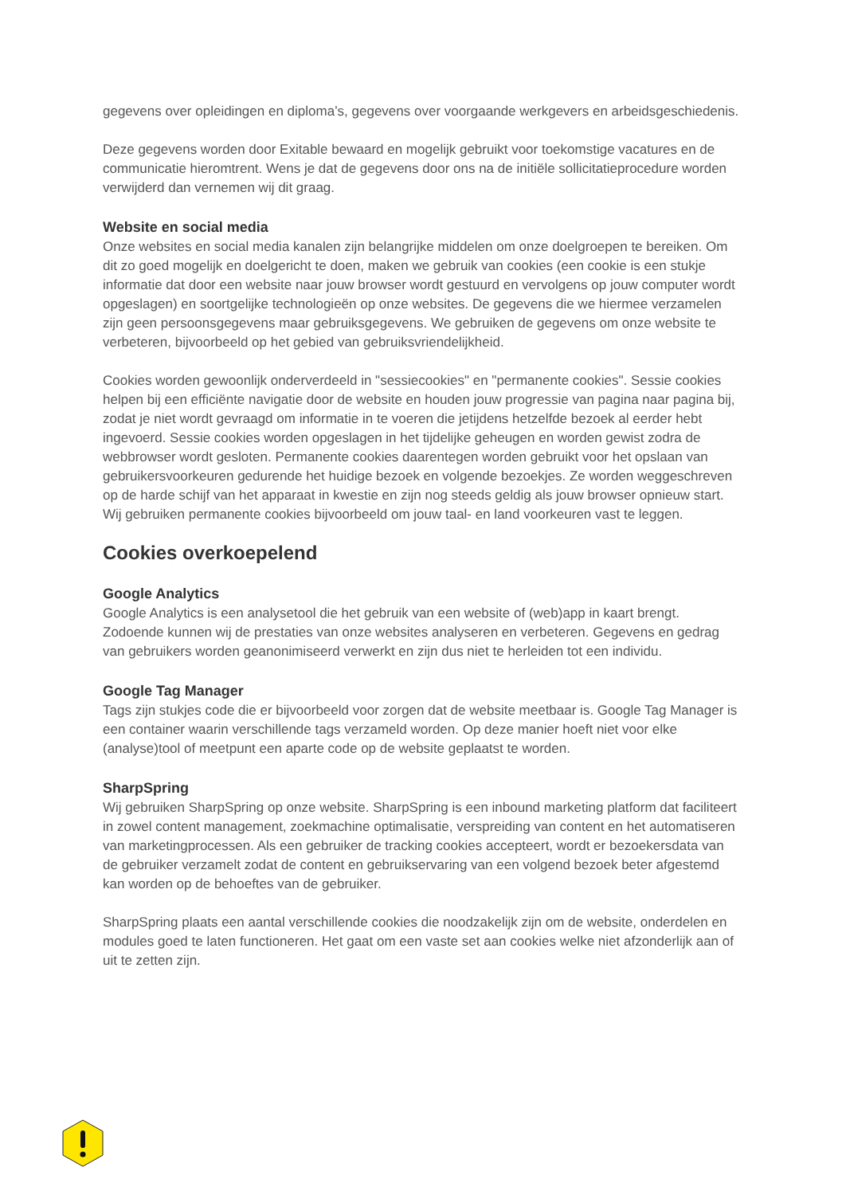gegevens over opleidingen en diploma’s, gegevens over voorgaande werkgevers en arbeidsgeschiedenis.
Deze gegevens worden door Exitable bewaard en mogelijk gebruikt voor toekomstige vacatures en de communicatie hieromtrent. Wens je dat de gegevens door ons na de initiële sollicitatieprocedure worden verwijderd dan vernemen wij dit graag.
Website en social media
Onze websites en social media kanalen zijn belangrijke middelen om onze doelgroepen te bereiken. Om dit zo goed mogelijk en doelgericht te doen, maken we gebruik van cookies (een cookie is een stukje informatie dat door een website naar jouw browser wordt gestuurd en vervolgens op jouw computer wordt opgeslagen) en soortgelijke technologieën op onze websites. De gegevens die we hiermee verzamelen zijn geen persoonsgegevens maar gebruiksgegevens. We gebruiken de gegevens om onze website te verbeteren, bijvoorbeeld op het gebied van gebruiksvriendelijkheid.
Cookies worden gewoonlijk onderverdeeld in "sessiecookies" en "permanente cookies". Sessie cookies helpen bij een efficiënte navigatie door de website en houden jouw progressie van pagina naar pagina bij, zodat je niet wordt gevraagd om informatie in te voeren die jetijdens hetzelfde bezoek al eerder hebt ingevoerd. Sessie cookies worden opgeslagen in het tijdelijke geheugen en worden gewist zodra de webbrowser wordt gesloten. Permanente cookies daarentegen worden gebruikt voor het opslaan van gebruikersvoorkeuren gedurende het huidige bezoek en volgende bezoekjes. Ze worden weggeschreven op de harde schijf van het apparaat in kwestie en zijn nog steeds geldig als jouw browser opnieuw start. Wij gebruiken permanente cookies bijvoorbeeld om jouw taal- en land voorkeuren vast te leggen.
Cookies overkoepelend
Google Analytics
Google Analytics is een analysetool die het gebruik van een website of (web)app in kaart brengt. Zodoende kunnen wij de prestaties van onze websites analyseren en verbeteren. Gegevens en gedrag van gebruikers worden geanonimiseerd verwerkt en zijn dus niet te herleiden tot een individu.
Google Tag Manager
Tags zijn stukjes code die er bijvoorbeeld voor zorgen dat de website meetbaar is. Google Tag Manager is een container waarin verschillende tags verzameld worden. Op deze manier hoeft niet voor elke (analyse)tool of meetpunt een aparte code op de website geplaatst te worden.
SharpSpring
Wij gebruiken SharpSpring op onze website. SharpSpring is een inbound marketing platform dat faciliteert in zowel content management, zoekmachine optimalisatie, verspreiding van content en het automatiseren van marketingprocessen. Als een gebruiker de tracking cookies accepteert, wordt er bezoekersdata van de gebruiker verzamelt zodat de content en gebruikservaring van een volgend bezoek beter afgestemd kan worden op de behoeftes van de gebruiker.
SharpSpring plaats een aantal verschillende cookies die noodzakelijk zijn om de website, onderdelen en modules goed te laten functioneren. Het gaat om een vaste set aan cookies welke niet afzonderlijk aan of uit te zetten zijn.